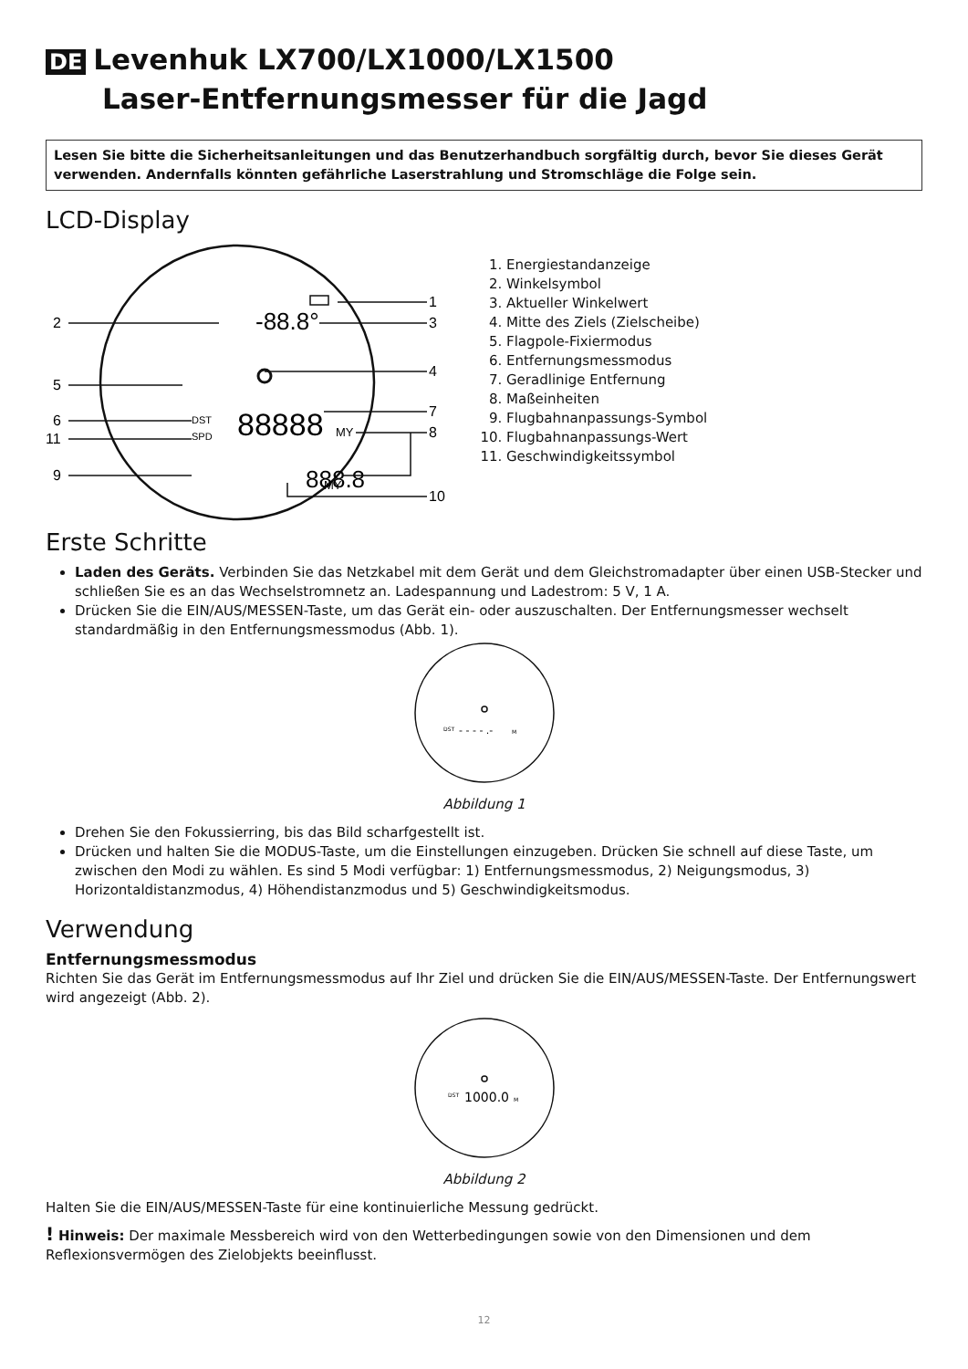DE Levenhuk LX700/LX1000/LX1500
Laser-Entfernungsmesser für die Jagd
Lesen Sie bitte die Sicherheitsanleitungen und das Benutzerhandbuch sorgfältig durch, bevor Sie dieses Gerät verwenden. Andernfalls könnten gefährliche Laserstrahlung und Stromschläge die Folge sein.
LCD-Display
2
5
6
11
9
1
3
4
7
8
10
-88.8°
DST
SPD
88888
888.8
MY
MY
1. Energiestandanzeige
2. Winkelsymbol
3. Aktueller Winkelwert
4. Mitte des Ziels (Zielscheibe)
5. Flagpole-Fixiermodus
6. Entfernungsmessmodus
7. Geradlinige Entfernung
8. Maßeinheiten
9. Flugbahnanpassungs-Symbol
10. Flugbahnanpassungs-Wert
11. Geschwindigkeitssymbol
Erste Schritte
Laden des Geräts. Verbinden Sie das Netzkabel mit dem Gerät und dem Gleichstromadapter über einen USB-Stecker und schließen Sie es an das Wechselstromnetz an. Ladespannung und Ladestrom: 5 V, 1 A.
Drücken Sie die EIN/AUS/MESSEN-Taste, um das Gerät ein- oder auszuschalten. Der Entfernungsmesser wechselt standardmäßig in den Entfernungsmessmodus (Abb. 1).
DST
- - - - .-
M
Abbildung 1
Drehen Sie den Fokussierring, bis das Bild scharfgestellt ist.
Drücken und halten Sie die MODUS-Taste, um die Einstellungen einzugeben. Drücken Sie schnell auf diese Taste, um zwischen den Modi zu wählen. Es sind 5 Modi verfügbar: 1) Entfernungsmessmodus, 2) Neigungsmodus, 3) Horizontaldistanzmodus, 4) Höhendistanzmodus und 5) Geschwindigkeitsmodus.
Verwendung
Entfernungsmessmodus
Richten Sie das Gerät im Entfernungsmessmodus auf Ihr Ziel und drücken Sie die EIN/AUS/MESSEN-Taste. Der Entfernungswert wird angezeigt (Abb. 2).
DST
1000.0
M
Abbildung 2
Halten Sie die EIN/AUS/MESSEN-Taste für eine kontinuierliche Messung gedrückt.
! Hinweis: Der maximale Messbereich wird von den Wetterbedingungen sowie von den Dimensionen und dem Reflexionsvermögen des Zielobjekts beeinflusst.
12